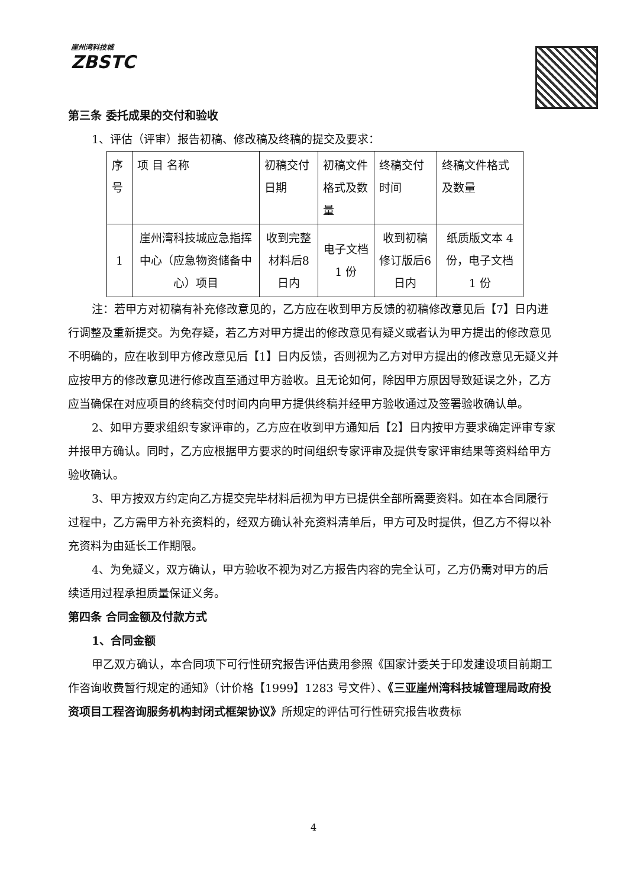崖州湾科技城
ZBSTC
第三条 委托成果的交付和验收
1、评估（评审）报告初稿、修改稿及终稿的提交及要求：
| 序号 | 项 目 名称 | 初稿交付日期 | 初稿文件格式及数量 | 终稿交付时间 | 终稿文件格式及数量 |
| --- | --- | --- | --- | --- | --- |
| 1 | 崖州湾科技城应急指挥中心（应急物资储备中心）项目 | 收到完整材料后8日内 | 电子文档 1 份 | 收到初稿修订版后6日内 | 纸质版文本 4 份，电子文档 1 份 |
注：若甲方对初稿有补充修改意见的，乙方应在收到甲方反馈的初稿修改意见后【7】日内进行调整及重新提交。为免存疑，若乙方对甲方提出的修改意见有疑义或者认为甲方提出的修改意见不明确的，应在收到甲方修改意见后【1】日内反馈，否则视为乙方对甲方提出的修改意见无疑义并应按甲方的修改意见进行修改直至通过甲方验收。且无论如何，除因甲方原因导致延误之外，乙方应当确保在对应项目的终稿交付时间内向甲方提供终稿并经甲方验收通过及签署验收确认单。
2、如甲方要求组织专家评审的，乙方应在收到甲方通知后【2】日内按甲方要求确定评审专家并报甲方确认。同时，乙方应根据甲方要求的时间组织专家评审及提供专家评审结果等资料给甲方验收确认。
3、甲方按双方约定向乙方提交完毕材料后视为甲方已提供全部所需要资料。如在本合同履行过程中，乙方需甲方补充资料的，经双方确认补充资料清单后，甲方可及时提供，但乙方不得以补充资料为由延长工作期限。
4、为免疑义，双方确认，甲方验收不视为对乙方报告内容的完全认可，乙方仍需对甲方的后续适用过程承担质量保证义务。
第四条 合同金额及付款方式
1、合同金额
甲乙双方确认，本合同项下可行性研究报告评估费用参照《国家计委关于印发建设项目前期工作咨询收费暂行规定的通知》（计价格【1999】1283 号文件）、《三亚崖州湾科技城管理局政府投资项目工程咨询服务机构封闭式框架协议》所规定的评估可行性研究报告收费标
4